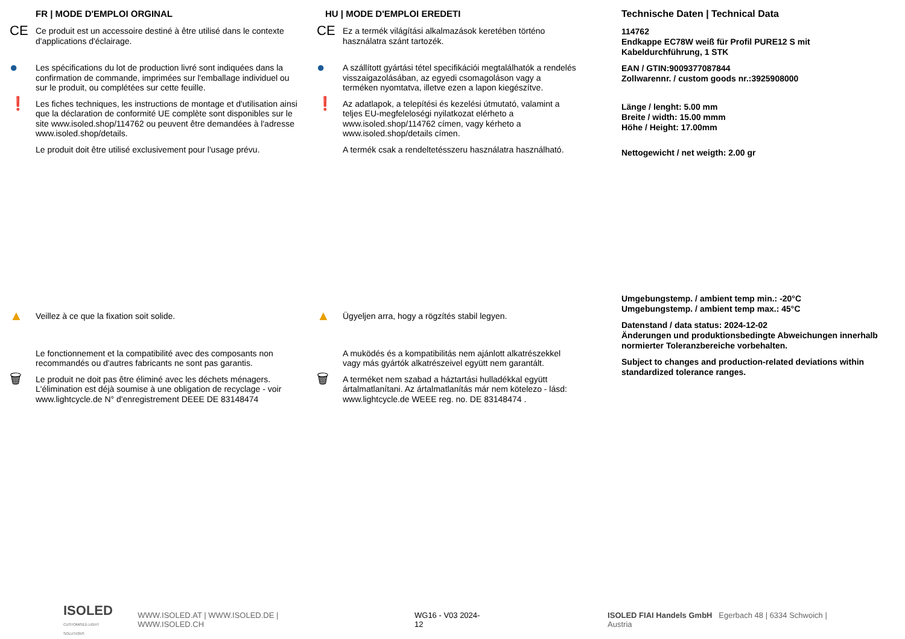FR | MODE D'EMPLOI ORGINAL
CE
Ce produit est un accessoire destiné à être utilisé dans le contexte d'applications d'éclairage.
●
Les spécifications du lot de production livré sont indiquées dans la confirmation de commande, imprimées sur l'emballage individuel ou sur le produit, ou complétées sur cette feuille.
❗
Les fiches techniques, les instructions de montage et d'utilisation ainsi que la déclaration de conformité UE complète sont disponibles sur le site www.isoled.shop/114762 ou peuvent être demandées à l'adresse www.isoled.shop/details.
Le produit doit être utilisé exclusivement pour l'usage prévu.
▲
Veillez à ce que la fixation soit solide.
Le fonctionnement et la compatibilité avec des composants non recommandés ou d'autres fabricants ne sont pas garantis.
🗑
Le produit ne doit pas être éliminé avec les déchets ménagers. L'élimination est déjà soumise à une obligation de recyclage - voir www.lightcycle.de N° d'enregistrement DEEE DE 83148474
HU | MODE D'EMPLOI EREDETI
CE
Ez a termék világítási alkalmazások keretében történo használatra szánt tartozék.
●
A szállított gyártási tétel specifikációi megtalálhatók a rendelés visszaigazolásában, az egyedi csomagoláson vagy a terméken nyomtatva, illetve ezen a lapon kiegészítve.
❗
Az adatlapok, a telepítési és kezelési útmutató, valamint a teljes EU-megfeleloségi nyilatkozat elérheto a www.isoled.shop/114762 címen, vagy kérheto a www.isoled.shop/details címen.
A termék csak a rendeltetésszeru használatra használható.
▲
Ügyeljen arra, hogy a rögzítés stabil legyen.
A muködés és a kompatibilitás nem ajánlott alkatrészekkel vagy más gyártók alkatrészeivel együtt nem garantált.
🗑
A terméket nem szabad a háztartási hulladékkal együtt ártalmatlanítani. Az ártalmatlanítás már nem kötelezo - lásd: www.lightcycle.de WEEE reg. no. DE 83148474 .
Technische Daten | Technical Data
114762
Endkappe EC78W weiß für Profil PURE12 S mit Kabeldurchführung, 1 STK
EAN / GTIN:9009377087844
Zollwarennr. / custom goods nr.:3925908000
Länge / lenght: 5.00 mm
Breite / width: 15.00 mmm
Höhe / Height: 17.00mm
Nettogewicht / net weigth: 2.00 gr
Umgebungstemp. / ambient temp min.: -20°C
Umgebungstemp. / ambient temp max.: 45°C
Datenstand / data status: 2024-12-02
Änderungen und produktionsbedingte Abweichungen innerhalb normierter Toleranzbereiche vorbehalten.
Subject to changes and production-related deviations within standardized tolerance ranges.
ISOLED
CUSTOMISED LIGHT SOLUTIONS
WWW.ISOLED.AT | WWW.ISOLED.DE | WWW.ISOLED.CH
WG16 - V03 2024-12
ISOLED FIAI Handels GmbH Egerbach 48 | 6334 Schwoich | Austria